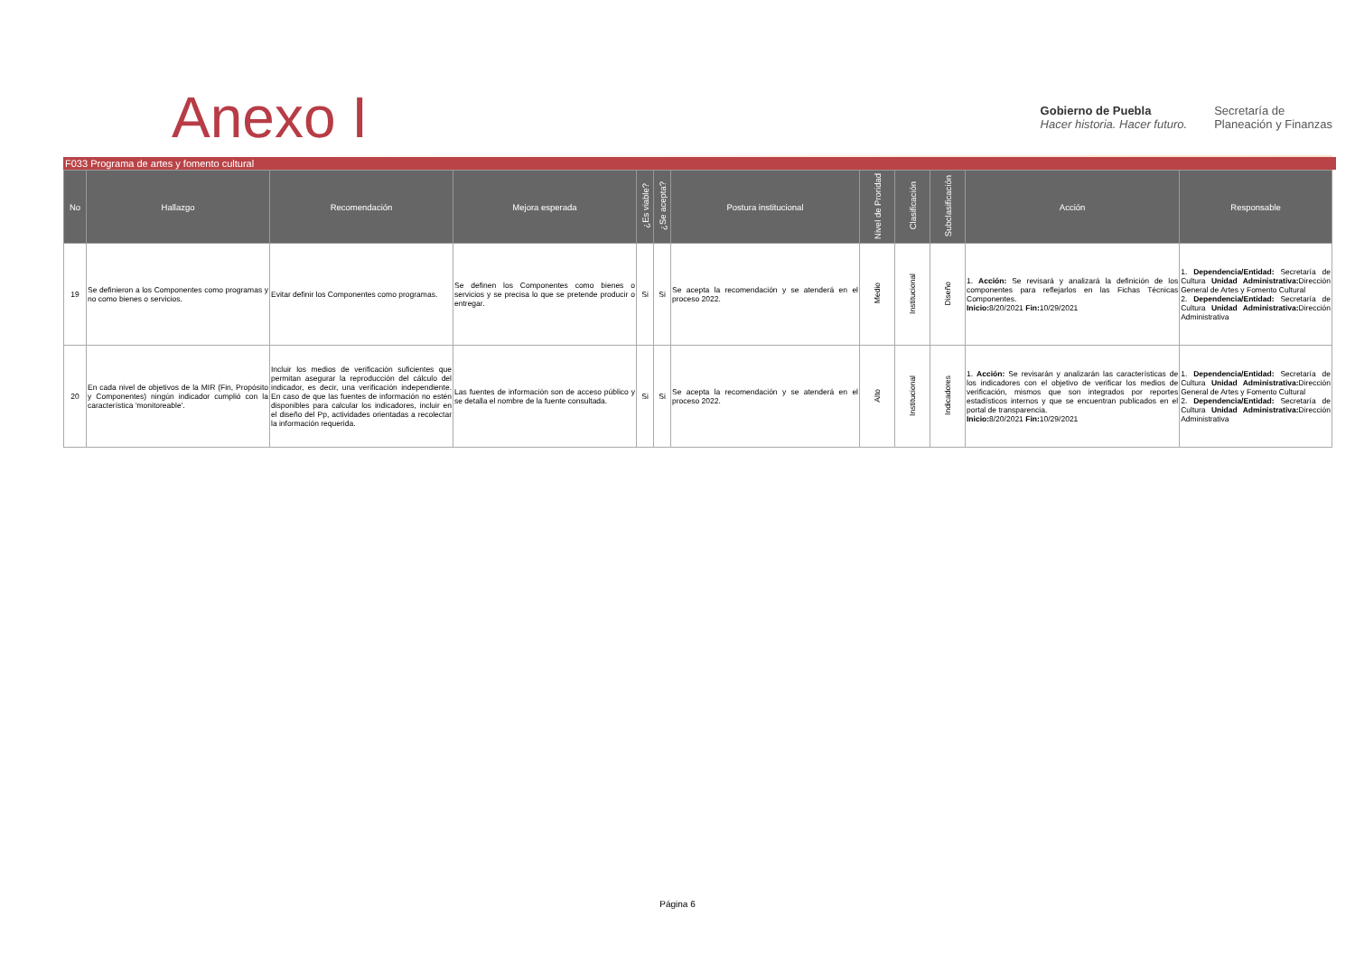Anexo I
Gobierno de Puebla
Hacer historia. Hacer futuro.
Secretaría de
Planeación y Finanzas
F033 Programa de artes y fomento cultural
| No | Hallazgo | Recomendación | Mejora esperada | ¿Es viable? | ¿Se acepta? | Postura institucional | Nivel de Proridad | Clasificación | Subclasificación | Acción | Responsable |
| --- | --- | --- | --- | --- | --- | --- | --- | --- | --- | --- | --- |
| 19 | Se definieron a los Componentes como programas y no como bienes o servicios. | Evitar definir los Componentes como programas. | Se definen los Componentes como bienes o servicios y se precisa lo que se pretende producir o entregar. | Si | Si | Se acepta la recomendación y se atenderá en el proceso 2022. | Medio | Institucional | Diseño | 1. Acción: Se revisará y analizará la definición de los componentes para reflejarlos en las Fichas Técnicas Componentes. Inicio: 8/20/2021 Fin: 10/29/2021 | 1. Dependencia/Entidad: Secretaría de Cultura Unidad Administrativa: Dirección General de Artes y Fomento Cultural 2. Dependencia/Entidad: Secretaría de Cultura Unidad Administrativa: Dirección Administrativa |
| 20 | En cada nivel de objetivos de la MIR (Fin, Propósito y Componentes) ningún indicador cumplió con la característica 'monitoreable'. | Incluir los medios de verificación suficientes que permitan asegurar la reproducción del cálculo del indicador, es decir, una verificación independiente. En caso de que las fuentes de información no estén disponibles para calcular los indicadores, incluir en el diseño del Pp, actividades orientadas a recolectar la información requerida. | Las fuentes de información son de acceso público y se detalla el nombre de la fuente consultada. | Si | Si | Se acepta la recomendación y se atenderá en el proceso 2022. | Alto | Institucional | Indicadores | 1. Acción: Se revisarán y analizarán las características de los indicadores con el objetivo de verificar los medios de verificación, mismos que son integrados por reportes estadísticos internos y que se encuentran publicados en el portal de transparencia. Inicio: 8/20/2021 Fin: 10/29/2021 | 1. Dependencia/Entidad: Secretaría de Cultura Unidad Administrativa: Dirección General de Artes y Fomento Cultural 2. Dependencia/Entidad: Secretaría de Cultura Unidad Administrativa: Dirección Administrativa |
Página 6